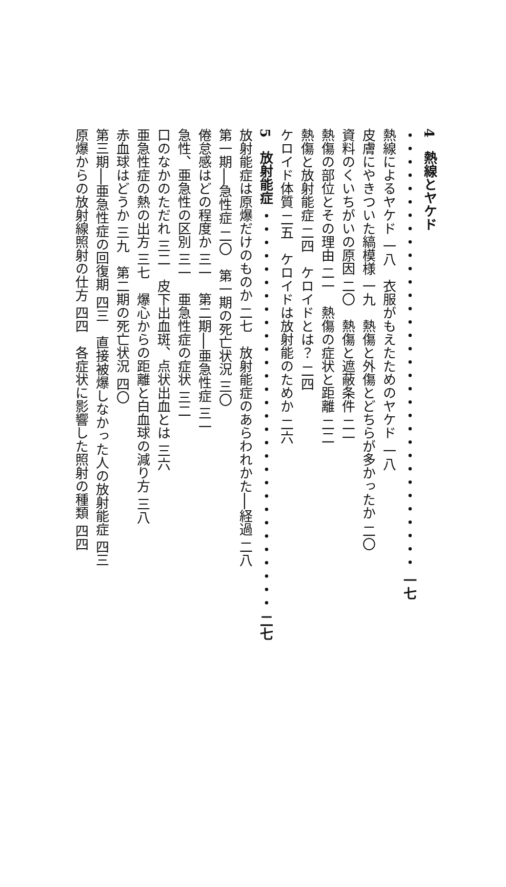4　熱線とヤケド ・・・・・・・・・・・・・・・・・・・・・・・・・・・・・・・・・ 一七
熱線によるヤケド 一八　衣服がもえたためのヤケド 一八
皮膚にやきついた縞模様 一九　熱傷と外傷とどちらが多かったか 二〇
資料のくいちがいの原因 二〇　熱傷と遮蔽条件 二一
熱傷の部位とその理由 二一　熱傷の症状と距離 二二
熱傷と放射能症 二四　ケロイドとは？ 二四
ケロイド体質 二五　ケロイドは放射能のためか 二六
5　放射能症 ・・・・・・・・・・・・・・・・・・・・・・・・・・・・・・ 二七
放射能症は原爆だけのものか 二七　放射能症のあらわれかた──経過 二八
第一期──急性症 二〇　第一期の死亡状況 三〇
倦怠感はどの程度か 三一　第二期──亜急性症 三一
急性、亜急性の区別 三一　亜急性症の症状 三二
口のなかのただれ 三二　皮下出血斑、点状出血とは 三六
亜急性症の熱の出方 三七　爆心からの距離と白血球の減り方 三八
赤血球はどうか 三九　第二期の死亡状況 四〇
第三期──亜急性症の回復期 四三　直接被爆しなかった人の放射能症 四三
原爆からの放射線照射の仕方 四四　各症状に影響した照射の種類 四四